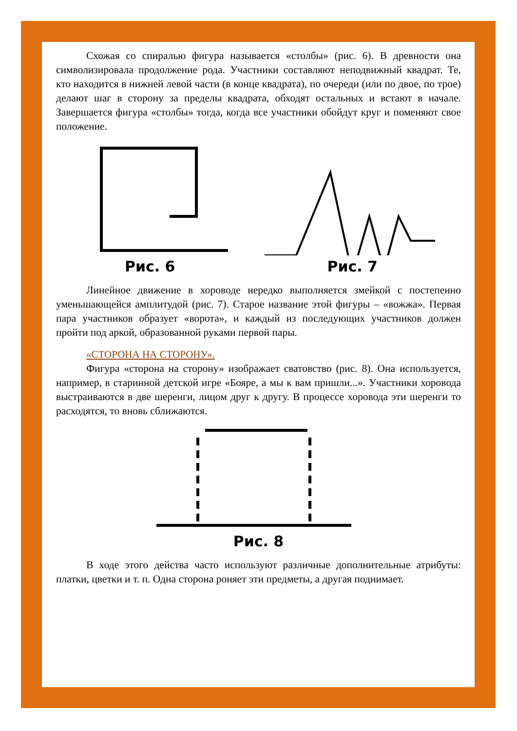Схожая со спиралью фигура называется «столбы» (рис. 6). В древности она символизировала продолжение рода. Участники составляют неподвижный квадрат. Те, кто находится в нижней левой части (в конце квадрата), по очереди (или по двое, по трое) делают шаг в сторону за пределы квадрата, обходят остальных и встают в начале. Завершается фигура «столбы» тогда, когда все участники обойдут круг и поменяют свое положение.
Рис. 6 Рис. 7
Линейное движение в хороводе нередко выполняется змейкой с постепенно уменьшающейся амплитудой (рис. 7). Старое название этой фигуры – «вожжа». Первая пара участников образует «ворота», и каждый из последующих участников должен пройти под аркой, образованной руками первой пары.
«СТОРОНА НА СТОРОНУ».
Фигура «сторона на сторону» изображает сватовство (рис. 8). Она используется, например, в старинной детской игре «Бояре, а мы к вам пришли...». Участники хоровода выстраиваются в две шеренги, лицом друг к другу. В процессе хоровода эти шеренги то расходятся, то вновь сближаются.
Рис. 8
В ходе этого действа часто используют различные дополнительные атрибуты: платки, цветки и т. п. Одна сторона роняет эти предметы, а другая поднимает.